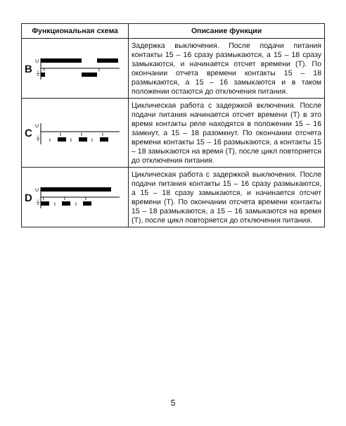| Функциональная схема | Описание функции |
| --- | --- |
| B U ⏚ t t | Задержка выключения. После подачи питания контакты 15 – 16 сразу размыкаются, а 15 – 18 сразу замыкаются, и начинается отсчет времени (T). По окончании отчета времени контакты 15 – 18 размыкаются, а 15 – 16 замыкаются и в таком положении остаются до отключения питания. |
| C U ⏚ t t t t t t | Циклическая работа с задержкой включения. После подачи питания начинается отсчет времени (T) в это время контакты реле находятся в положении 15 – 16 замкнут, а 15 – 18 разомкнут. По окончании отсчета времени контакты 15 – 16 размыкаются, а контакты 15 – 18 замыкаются на время (T), после цикл повторяется до отключения питания. |
| D U ⏚ t t t t t | Циклическая работа с задержкой выключения. После подачи питания контакты 15 – 16 сразу размыкаются, а 15 – 18 сразу замыкаются, и начинается отсчет времени (T). По окончании отсчета времени контакты 15 – 18 размыкаются, а 15 – 16 замыкаются на время (T), после цикл повторяется до отключения питания. |
5